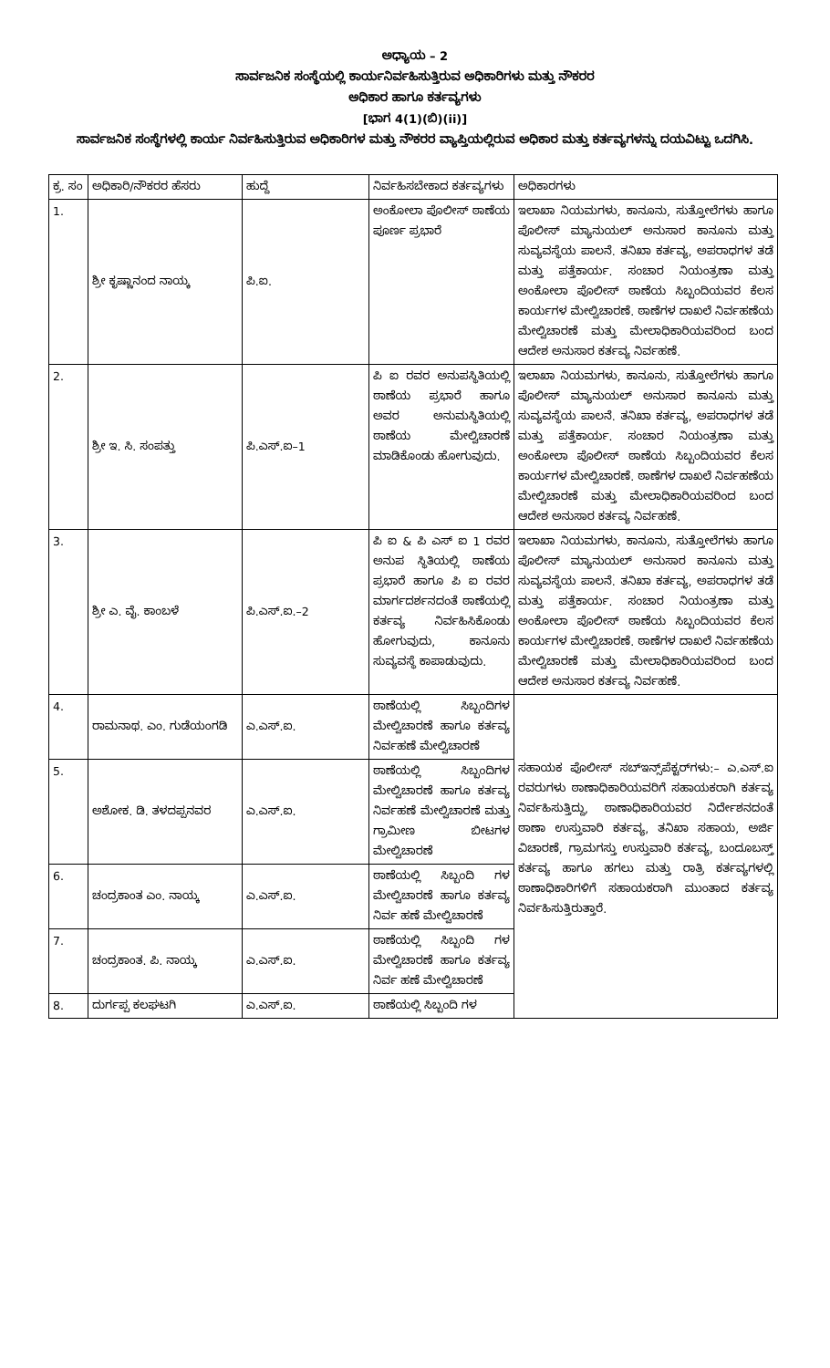ಅಧ್ಯಾಯ – 2
ಸಾರ್ವಜನಿಕ ಸಂಸ್ಥೆಯಲ್ಲಿ ಕಾರ್ಯನಿರ್ವಹಿಸುತ್ತಿರುವ ಅಧಿಕಾರಿಗಳು ಮತ್ತು ನೌಕರರ
ಅಧಿಕಾರ ಹಾಗೂ ಕರ್ತವ್ಯಗಳು
[ಭಾಗ 4(1)(ಬಿ)(ii)]
ಸಾರ್ವಜನಿಕ ಸಂಸ್ಥೆಗಳಲ್ಲಿ ಕಾರ್ಯ ನಿರ್ವಹಿಸುತ್ತಿರುವ ಅಧಿಕಾರಿಗಳ ಮತ್ತು ನೌಕರರ ವ್ಯಾಪ್ತಿಯಲ್ಲಿರುವ ಅಧಿಕಾರ ಮತ್ತು ಕರ್ತವ್ಯಗಳನ್ನು ದಯವಿಟ್ಟು ಒದಗಿಸಿ.
| ಕ್ರ. ಸಂ | ಅಧಿಕಾರಿ/ನೌಕರರ ಹೆಸರು | ಹುದ್ದೆ | ನಿರ್ವಹಿಸಬೇಕಾದ ಕರ್ತವ್ಯಗಳು | ಅಧಿಕಾರಗಳು |
| 1. | ಶ್ರೀ ಕೃಷ್ಣಾನಂದ ನಾಯ್ಕ | ಪಿ.ಐ. | ಅಂಕೋಲಾ ಪೊಲೀಸ್ ಠಾಣೆಯ ಪೂರ್ಣ ಪ್ರಭಾರೆ | ಇಲಾಖಾ ನಿಯಮಗಳು, ಕಾನೂನು, ಸುತ್ತೋಲೆಗಳು ಹಾಗೂ ಪೊಲೀಸ್ ಮ್ಯಾನುಯಲ್ ಅನುಸಾರ ಕಾನೂನು ಮತ್ತು ಸುವ್ಯವಸ್ಥೆಯ ಪಾಲನೆ. ತನಿಖಾ ಕರ್ತವ್ಯ, ಅಪರಾಧಗಳ ತಡೆ ಮತ್ತು ಪತ್ತೆಕಾರ್ಯ. ಸಂಚಾರ ನಿಯಂತ್ರಣಾ ಮತ್ತು ಅಂಕೋಲಾ ಪೊಲೀಸ್ ಠಾಣೆಯ ಸಿಬ್ಬಂದಿಯವರ ಕೆಲಸ ಕಾರ್ಯಗಳ ಮೇಲ್ವಿಚಾರಣೆ. ಠಾಣೆಗಳ ದಾಖಲೆ ನಿರ್ವಹಣೆಯ ಮೇಲ್ವಿಚಾರಣೆ ಮತ್ತು ಮೇಲಾಧಿಕಾರಿಯವರಿಂದ ಬಂದ ಆದೇಶ ಅನುಸಾರ ಕರ್ತವ್ಯ ನಿರ್ವಹಣೆ. |
| 2. | ಶ್ರೀ ಇ. ಸಿ. ಸಂಪತ್ತು | ಪಿ.ಎಸ್.ಐ–1 | ಪಿ ಐ ರವರ ಅನುಪಸ್ಥಿತಿಯಲ್ಲಿ ಠಾಣೆಯ ಪ್ರಭಾರೆ ಹಾಗೂ ಅವರ ಅನುಮಸ್ಥಿತಿಯಲ್ಲಿ ಠಾಣೆಯ ಮೇಲ್ವಿಚಾರಣೆ ಮಾಡಿಕೊಂಡು ಹೋಗುವುದು. | ಇಲಾಖಾ ನಿಯಮಗಳು, ಕಾನೂನು, ಸುತ್ತೋಲೆಗಳು ಹಾಗೂ ಪೊಲೀಸ್ ಮ್ಯಾನುಯಲ್ ಅನುಸಾರ ಕಾನೂನು ಮತ್ತು ಸುವ್ಯವಸ್ಥೆಯ ಪಾಲನೆ. ತನಿಖಾ ಕರ್ತವ್ಯ, ಅಪರಾಧಗಳ ತಡೆ ಮತ್ತು ಪತ್ತೆಕಾರ್ಯ. ಸಂಚಾರ ನಿಯಂತ್ರಣಾ ಮತ್ತು ಅಂಕೋಲಾ ಪೊಲೀಸ್ ಠಾಣೆಯ ಸಿಬ್ಬಂದಿಯವರ ಕೆಲಸ ಕಾರ್ಯಗಳ ಮೇಲ್ವಿಚಾರಣೆ. ಠಾಣೆಗಳ ದಾಖಲೆ ನಿರ್ವಹಣೆಯ ಮೇಲ್ವಿಚಾರಣೆ ಮತ್ತು ಮೇಲಾಧಿಕಾರಿಯವರಿಂದ ಬಂದ ಆದೇಶ ಅನುಸಾರ ಕರ್ತವ್ಯ ನಿರ್ವಹಣೆ. |
| 3. | ಶ್ರೀ ಎ. ವೈ. ಕಾಂಬಳೆ | ಪಿ.ಎಸ್.ಐ.–2 | ಪಿ ಐ & ಪಿ ಎಸ್ ಐ 1 ರವರ ಅನುಪ ಸ್ಥಿತಿಯಲ್ಲಿ ಠಾಣೆಯ ಪ್ರಭಾರೆ ಹಾಗೂ ಪಿ ಐ ರವರ ಮಾರ್ಗದರ್ಶನದಂತೆ ಠಾಣೆಯಲ್ಲಿ ಕರ್ತವ್ಯ ನಿರ್ವಹಿಸಿಕೊಂಡು ಹೋಗುವುದು, ಕಾನೂನು ಸುವ್ಯವಸ್ಥೆ ಕಾಪಾಡುವುದು. | ಇಲಾಖಾ ನಿಯಮಗಳು, ಕಾನೂನು, ಸುತ್ತೋಲೆಗಳು ಹಾಗೂ ಪೊಲೀಸ್ ಮ್ಯಾನುಯಲ್ ಅನುಸಾರ ಕಾನೂನು ಮತ್ತು ಸುವ್ಯವಸ್ಥೆಯ ಪಾಲನೆ. ತನಿಖಾ ಕರ್ತವ್ಯ, ಅಪರಾಧಗಳ ತಡೆ ಮತ್ತು ಪತ್ತೆಕಾರ್ಯ. ಸಂಚಾರ ನಿಯಂತ್ರಣಾ ಮತ್ತು ಅಂಕೋಲಾ ಪೊಲೀಸ್ ಠಾಣೆಯ ಸಿಬ್ಬಂದಿಯವರ ಕೆಲಸ ಕಾರ್ಯಗಳ ಮೇಲ್ವಿಚಾರಣೆ. ಠಾಣೆಗಳ ದಾಖಲೆ ನಿರ್ವಹಣೆಯ ಮೇಲ್ವಿಚಾರಣೆ ಮತ್ತು ಮೇಲಾಧಿಕಾರಿಯವರಿಂದ ಬಂದ ಆದೇಶ ಅನುಸಾರ ಕರ್ತವ್ಯ ನಿರ್ವಹಣೆ. |
| 4. | ರಾಮನಾಥ. ಎಂ. ಗುಡೆಯಂಗಡಿ | ಎ.ಎಸ್.ಐ. | ಠಾಣೆಯಲ್ಲಿ ಸಿಬ್ಬಂದಿಗಳ ಮೇಲ್ವಿಚಾರಣೆ ಹಾಗೂ ಕರ್ತವ್ಯ ನಿರ್ವಹಣೆ ಮೇಲ್ವಿಚಾರಣೆ | ಸಹಾಯಕ ಪೊಲೀಸ್ ಸಬ್‌ಇನ್ಸ್‌ಪೆಕ್ಟರ್‌ಗಳು:– ಎ.ಎಸ್.ಐ ರವರುಗಳು ಠಾಣಾಧಿಕಾರಿಯವರಿಗೆ ಸಹಾಯಕರಾಗಿ ಕರ್ತವ್ಯ ನಿರ್ವಹಿಸುತ್ತಿದ್ದು, ಠಾಣಾಧಿಕಾರಿಯವರ ನಿರ್ದೇಶನದಂತೆ ಠಾಣಾ ಉಸ್ತುವಾರಿ ಕರ್ತವ್ಯ, ತನಿಖಾ ಸಹಾಯ, ಅರ್ಜಿ ವಿಚಾರಣೆ, ಗ್ರಾಮಗಸ್ತು ಉಸ್ತುವಾರಿ ಕರ್ತವ್ಯ, ಬಂದೂಬಸ್ತ್ ಕರ್ತವ್ಯ ಹಾಗೂ ಹಗಲು ಮತ್ತು ರಾತ್ರಿ ಕರ್ತವ್ಯಗಳಲ್ಲಿ ಠಾಣಾಧಿಕಾರಿಗಳಿಗೆ ಸಹಾಯಕರಾಗಿ ಮುಂತಾದ ಕರ್ತವ್ಯ ನಿರ್ವಹಿಸುತ್ತಿರುತ್ತಾರೆ. |
| 5. | ಅಶೋಕ. ಡಿ. ತಳದಪ್ಪನವರ | ಎ.ಎಸ್.ಐ. | ಠಾಣೆಯಲ್ಲಿ ಸಿಬ್ಬಂದಿಗಳ ಮೇಲ್ವಿಚಾರಣೆ ಹಾಗೂ ಕರ್ತವ್ಯ ನಿರ್ವಹಣೆ ಮೇಲ್ವಿಚಾರಣೆ ಮತ್ತು ಗ್ರಾಮೀಣ ಬೀಟಗಳ ಮೇಲ್ವಿಚಾರಣೆ | |
| 6. | ಚಂದ್ರಕಾಂತ ಎಂ. ನಾಯ್ಕ | ಎ.ಎಸ್.ಐ. | ಠಾಣೆಯಲ್ಲಿ ಸಿಬ್ಬಂದಿ ಗಳ ಮೇಲ್ವಿಚಾರಣೆ ಹಾಗೂ ಕರ್ತವ್ಯ ನಿರ್ವ ಹಣೆ ಮೇಲ್ವಿಚಾರಣೆ | |
| 7. | ಚಂದ್ರಕಾಂತ. ಪಿ. ನಾಯ್ಕ | ಎ.ಎಸ್.ಐ. | ಠಾಣೆಯಲ್ಲಿ ಸಿಬ್ಬಂದಿ ಗಳ ಮೇಲ್ವಿಚಾರಣೆ ಹಾಗೂ ಕರ್ತವ್ಯ ನಿರ್ವ ಹಣೆ ಮೇಲ್ವಿಚಾರಣೆ | |
| 8. | ದುರ್ಗಪ್ಪ ಕಲಘಟಗಿ | ಎ.ಎಸ್.ಐ. | ಠಾಣೆಯಲ್ಲಿ ಸಿಬ್ಬಂದಿ ಗಳ | |